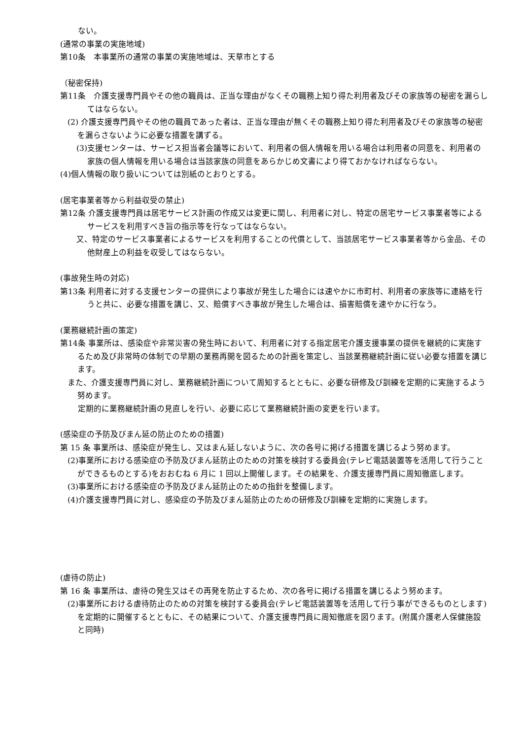ない。
(通常の事業の実施地域)
第10条　本事業所の通常の事業の実施地域は、天草市とする
（秘密保持)
第11条　介護支援専門員やその他の職員は、正当な理由がなくその職務上知り得た利用者及びその家族等の秘密を漏らしてはならない。
(2) 介護支援専門員やその他の職員であった者は、正当な理由が無くその職務上知り得た利用者及びその家族等の秘密を漏らさないように必要な措置を講ずる。
(3)支援センターは、サービス担当者会議等において、利用者の個人情報を用いる場合は利用者の同意を、利用者の家族の個人情報を用いる場合は当該家族の同意をあらかじめ文書により得ておかなければならない。
(4)個人情報の取り扱いについては別紙のとおりとする。
(居宅事業者等から利益収受の禁止)
第12条 介護支援専門員は居宅サービス計画の作成又は変更に関し、利用者に対し、特定の居宅サービス事業者等によるサービスを利用すべき旨の指示等を行なってはならない。
又、特定のサービス事業者によるサービスを利用することの代償として、当該居宅サービス事業者等から金品、その他財産上の利益を収受してはならない。
(事故発生時の対応)
第13条 利用者に対する支援センターの提供により事故が発生した場合には速やかに市町村、利用者の家族等に連絡を行うと共に、必要な措置を講じ、又、賠償すべき事故が発生した場合は、損害賠償を速やかに行なう。
(業務継続計画の策定)
第14条 事業所は、感染症や非常災害の発生時において、利用者に対する指定居宅介護支援事業の提供を継続的に実施するため及び非常時の体制での早期の業務再開を図るための計画を策定し、当該業務継続計画に従い必要な措置を講じます。
また、介護支援専門員に対し、業務継続計画について周知するとともに、必要な研修及び訓練を定期的に実施するよう努めます。
定期的に業務継続計画の見直しを行い、必要に応じて業務継続計画の変更を行います。
(感染症の予防及びまん延の防止のための措置)
第 15 条 事業所は、感染症が発生し、又はまん延しないように、次の各号に掲げる措置を講じるよう努めます。
(2)事業所における感染症の予防及びまん延防止のための対策を検討する委員会(テレビ電話装置等を活用して行うことができるものとする)をおおむね 6 月に 1 回以上開催します。その結果を、介護支援専門員に周知徹底します。
(3)事業所における感染症の予防及びまん延防止のための指針を整備します。
(4)介護支援専門員に対し、感染症の予防及びまん延防止のための研修及び訓練を定期的に実施します。
(虐待の防止)
第 16 条 事業所は、虐待の発生又はその再発を防止するため、次の各号に掲げる措置を講じるよう努めます。
(2)事業所における虐待防止のための対策を検討する委員会(テレビ電話装置等を活用して行う事ができるものとします)を定期的に開催するとともに、その結果について、介護支援専門員に周知徹底を図ります。(附属介護老人保健施設と同時)